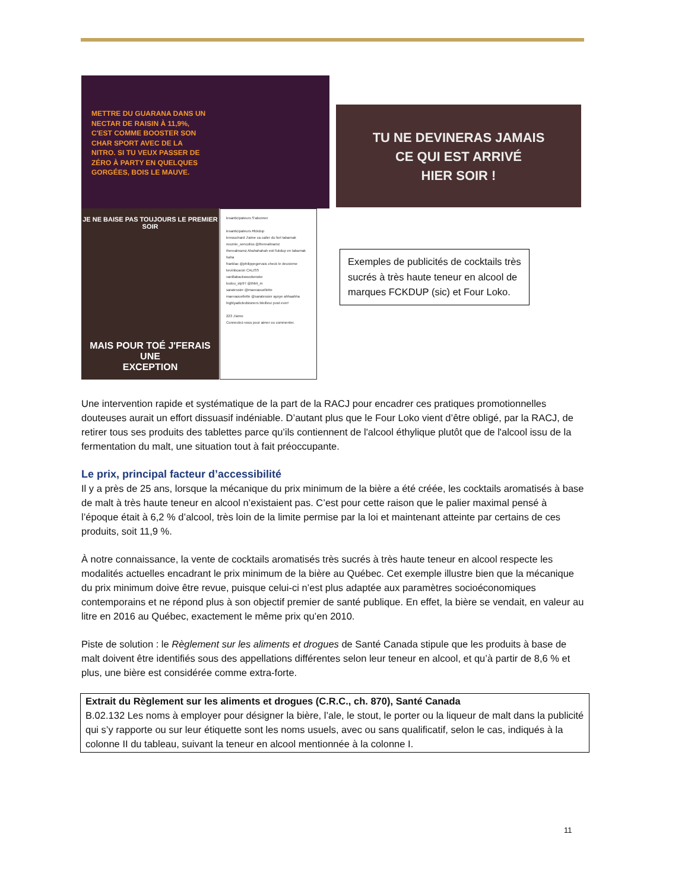METTRE DU GUARANA DANS UN
NECTAR DE RAISIN À 11,9%,
C'EST COMME BOOSTER SON
CHAR SPORT AVEC DE LA
NITRO. SI TU VEUX PASSER DE
ZÉRO À PARTY EN QUELQUES
GORGÉES, BOIS LE MAUVE.
TU NE DEVINERAS JAMAIS
CE QUI EST ARRIVÉ
HIER SOIR !
JE NE BAISE PAS TOUJOURS LE PREMIER SOIR
MAIS POUR TOÉ J'FERAIS UNE
EXCEPTION
lesanticipateurs S'abonner
lesanticipateurs #fckdup
lemouchard J'aime ca caller du fort tabarnak
noumie_sencoliss @therealmamz
therealmamz Ahahahahah esti fukdup en tabarnak haha
franklac @philippegervais check le deuxieme
kevinbcaron CALISS
vanillabackwoodsmoke
loulou_stp97 @thbit_m
saratessier @maevaouellette
maevaouellette @saratessier ayoye ahhaahha
highlyadictedstoners Meilleur post ever!
223 J'aime
Connectez-vous pour aimer ou commenter.
Exemples de publicités de cocktails très sucrés à très haute teneur en alcool de marques FCKDUP (sic) et Four Loko.
Une intervention rapide et systématique de la part de la RACJ pour encadrer ces pratiques promotionnelles douteuses aurait un effort dissuasif indéniable. D’autant plus que le Four Loko vient d’être obligé, par la RACJ, de retirer tous ses produits des tablettes parce qu’ils contiennent de l'alcool éthylique plutôt que de l'alcool issu de la fermentation du malt, une situation tout à fait préoccupante.
Le prix, principal facteur d’accessibilité
Il y a près de 25 ans, lorsque la mécanique du prix minimum de la bière a été créée, les cocktails aromatisés à base de malt à très haute teneur en alcool n’existaient pas. C’est pour cette raison que le palier maximal pensé à l’époque était à 6,2 % d’alcool, très loin de la limite permise par la loi et maintenant atteinte par certains de ces produits, soit 11,9 %.
À notre connaissance, la vente de cocktails aromatisés très sucrés à très haute teneur en alcool respecte les modalités actuelles encadrant le prix minimum de la bière au Québec. Cet exemple illustre bien que la mécanique du prix minimum doive être revue, puisque celui-ci n’est plus adaptée aux paramètres socioéconomiques contemporains et ne répond plus à son objectif premier de santé publique. En effet, la bière se vendait, en valeur au litre en 2016 au Québec, exactement le même prix qu’en 2010.
Piste de solution : le Règlement sur les aliments et drogues de Santé Canada stipule que les produits à base de malt doivent être identifiés sous des appellations différentes selon leur teneur en alcool, et qu’à partir de 8,6 % et plus, une bière est considérée comme extra-forte.
Extrait du Règlement sur les aliments et drogues (C.R.C., ch. 870), Santé Canada
B.02.132 Les noms à employer pour désigner la bière, l’ale, le stout, le porter ou la liqueur de malt dans la publicité qui s’y rapporte ou sur leur étiquette sont les noms usuels, avec ou sans qualificatif, selon le cas, indiqués à la colonne II du tableau, suivant la teneur en alcool mentionnée à la colonne I.
11